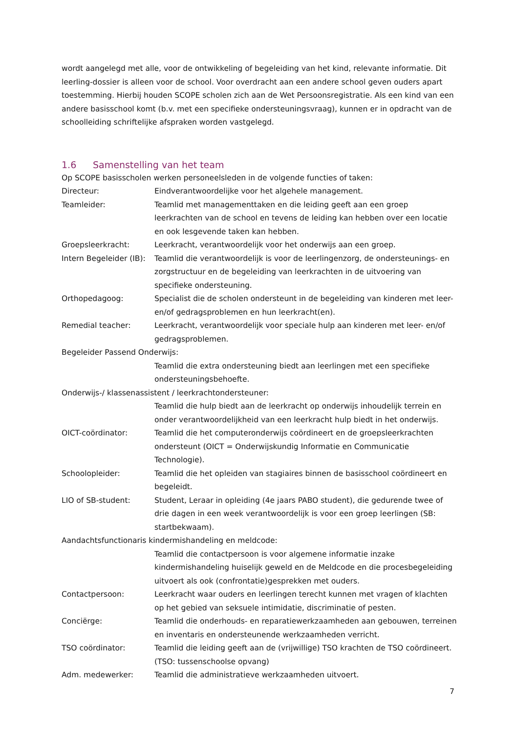wordt aangelegd met alle, voor de ontwikkeling of begeleiding van het kind, relevante informatie. Dit leerling-dossier is alleen voor de school. Voor overdracht aan een andere school geven ouders apart toestemming. Hierbij houden SCOPE scholen zich aan de Wet Persoonsregistratie. Als een kind van een andere basisschool komt (b.v. met een specifieke ondersteuningsvraag), kunnen er in opdracht van de schoolleiding schriftelijke afspraken worden vastgelegd.
1.6 Samenstelling van het team
Op SCOPE basisscholen werken personeelsleden in de volgende functies of taken:
Directeur: Eindverantwoordelijke voor het algehele management.
Teamleider: Teamlid met managementtaken en die leiding geeft aan een groep leerkrachten van de school en tevens de leiding kan hebben over een locatie en ook lesgevende taken kan hebben.
Groepsleerkracht: Leerkracht, verantwoordelijk voor het onderwijs aan een groep.
Intern Begeleider (IB):
Teamlid die verantwoordelijk is voor de leerlingenzorg, de ondersteunings- en zorgstructuur en de begeleiding van leerkrachten in de uitvoering van specifieke ondersteuning.
Orthopedagoog: Specialist die de scholen ondersteunt in de begeleiding van kinderen met leer- en/of gedragsproblemen en hun leerkracht(en).
Remedial teacher: Leerkracht, verantwoordelijk voor speciale hulp aan kinderen met leer- en/of gedragsproblemen.
Begeleider Passend Onderwijs:
Teamlid die extra ondersteuning biedt aan leerlingen met een specifieke ondersteuningsbehoefte.
Onderwijs-/ klassenassistent / leerkrachtondersteuner:
Teamlid die hulp biedt aan de leerkracht op onderwijs inhoudelijk terrein en onder verantwoordelijkheid van een leerkracht hulp biedt in het onderwijs.
OICT-coördinator: Teamlid die het computeronderwijs coördineert en de groepsleerkrachten ondersteunt (OICT = Onderwijskundig Informatie en Communicatie Technologie).
Schoolopleider: Teamlid die het opleiden van stagiaires binnen de basisschool coördineert en begeleidt.
LIO of SB-student: Student, Leraar in opleiding (4e jaars PABO student), die gedurende twee of drie dagen in een week verantwoordelijk is voor een groep leerlingen (SB: startbekwaam).
Aandachtsfunctionaris kindermishandeling en meldcode:
Teamlid die contactpersoon is voor algemene informatie inzake kindermishandeling huiselijk geweld en de Meldcode en die procesbegeleiding uitvoert als ook (confrontatie)gesprekken met ouders.
Contactpersoon: Leerkracht waar ouders en leerlingen terecht kunnen met vragen of klachten op het gebied van seksuele intimidatie, discriminatie of pesten.
Conciërge: Teamlid die onderhouds- en reparatiewerkzaamheden aan gebouwen, terreinen en inventaris en ondersteunende werkzaamheden verricht.
TSO coördinator: Teamlid die leiding geeft aan de (vrijwillige) TSO krachten de TSO coördineert. (TSO: tussenschoolse opvang)
Adm. medewerker: Teamlid die administratieve werkzaamheden uitvoert.
7